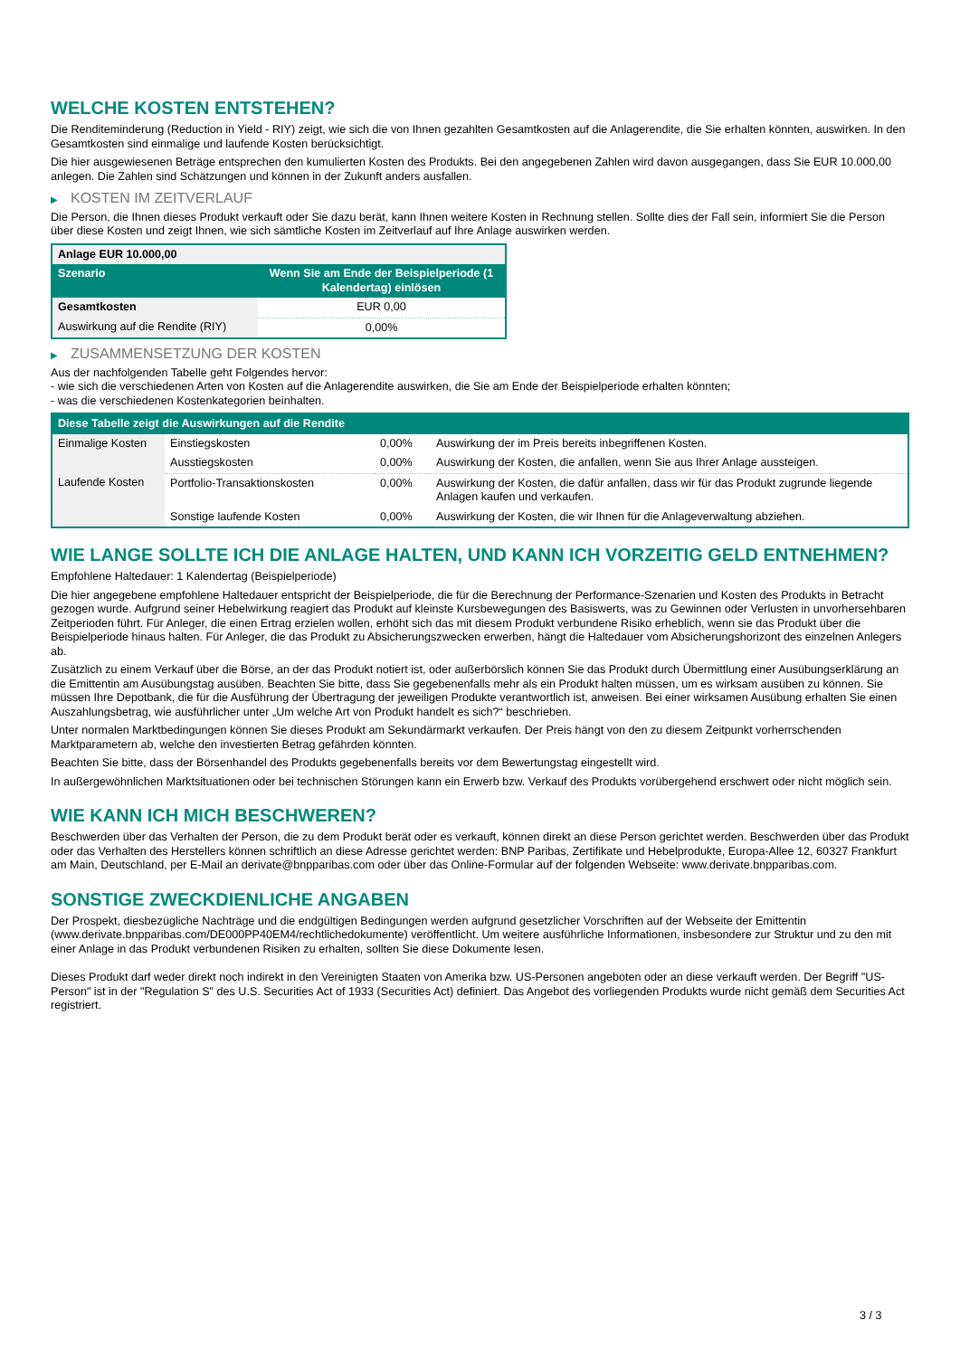WELCHE KOSTEN ENTSTEHEN?
Die Renditeminderung (Reduction in Yield - RIY) zeigt, wie sich die von Ihnen gezahlten Gesamtkosten auf die Anlagerendite, die Sie erhalten könnten, auswirken. In den Gesamtkosten sind einmalige und laufende Kosten berücksichtigt.
Die hier ausgewiesenen Beträge entsprechen den kumulierten Kosten des Produkts. Bei den angegebenen Zahlen wird davon ausgegangen, dass Sie EUR 10.000,00 anlegen. Die Zahlen sind Schätzungen und können in der Zukunft anders ausfallen.
▶ KOSTEN IM ZEITVERLAUF
Die Person, die Ihnen dieses Produkt verkauft oder Sie dazu berät, kann Ihnen weitere Kosten in Rechnung stellen. Sollte dies der Fall sein, informiert Sie die Person über diese Kosten und zeigt Ihnen, wie sich sämtliche Kosten im Zeitverlauf auf Ihre Anlage auswirken werden.
| Anlage EUR 10.000,00 | |
| --- | --- |
| Szenario | Wenn Sie am Ende der Beispielperiode (1 Kalendertag) einlösen |
| Gesamtkosten | EUR 0,00 |
| Auswirkung auf die Rendite (RIY) | 0,00% |
▶ ZUSAMMENSETZUNG DER KOSTEN
Aus der nachfolgenden Tabelle geht Folgendes hervor:
- wie sich die verschiedenen Arten von Kosten auf die Anlagerendite auswirken, die Sie am Ende der Beispielperiode erhalten könnten;
- was die verschiedenen Kostenkategorien beinhalten.
| Diese Tabelle zeigt die Auswirkungen auf die Rendite | | | |
| --- | --- | --- | --- |
| Einmalige Kosten | Einstiegskosten | 0,00% | Auswirkung der im Preis bereits inbegriffenen Kosten. |
| | Ausstiegskosten | 0,00% | Auswirkung der Kosten, die anfallen, wenn Sie aus Ihrer Anlage aussteigen. |
| Laufende Kosten | Portfolio-Transaktionskosten | 0,00% | Auswirkung der Kosten, die dafür anfallen, dass wir für das Produkt zugrunde liegende Anlagen kaufen und verkaufen. |
| | Sonstige laufende Kosten | 0,00% | Auswirkung der Kosten, die wir Ihnen für die Anlageverwaltung abziehen. |
WIE LANGE SOLLTE ICH DIE ANLAGE HALTEN, UND KANN ICH VORZEITIG GELD ENTNEHMEN?
Empfohlene Haltedauer: 1 Kalendertag (Beispielperiode)
Die hier angegebene empfohlene Haltedauer entspricht der Beispielperiode, die für die Berechnung der Performance-Szenarien und Kosten des Produkts in Betracht gezogen wurde. Aufgrund seiner Hebelwirkung reagiert das Produkt auf kleinste Kursbewegungen des Basiswerts, was zu Gewinnen oder Verlusten in unvorhersehbaren Zeitperioden führt. Für Anleger, die einen Ertrag erzielen wollen, erhöht sich das mit diesem Produkt verbundene Risiko erheblich, wenn sie das Produkt über die Beispielperiode hinaus halten. Für Anleger, die das Produkt zu Absicherungszwecken erwerben, hängt die Haltedauer vom Absicherungshorizont des einzelnen Anlegers ab.
Zusätzlich zu einem Verkauf über die Börse, an der das Produkt notiert ist, oder außerbörslich können Sie das Produkt durch Übermittlung einer Ausübungserklärung an die Emittentin am Ausübungstag ausüben. Beachten Sie bitte, dass Sie gegebenenfalls mehr als ein Produkt halten müssen, um es wirksam ausüben zu können. Sie müssen Ihre Depotbank, die für die Ausführung der Übertragung der jeweiligen Produkte verantwortlich ist, anweisen. Bei einer wirksamen Ausübung erhalten Sie einen Auszahlungsbetrag, wie ausführlicher unter „Um welche Art von Produkt handelt es sich?“ beschrieben.
Unter normalen Marktbedingungen können Sie dieses Produkt am Sekundärmarkt verkaufen. Der Preis hängt von den zu diesem Zeitpunkt vorherrschenden Marktparametern ab, welche den investierten Betrag gefährden könnten.
Beachten Sie bitte, dass der Börsenhandel des Produkts gegebenenfalls bereits vor dem Bewertungstag eingestellt wird.
In außergewöhnlichen Marktsituationen oder bei technischen Störungen kann ein Erwerb bzw. Verkauf des Produkts vorübergehend erschwert oder nicht möglich sein.
WIE KANN ICH MICH BESCHWEREN?
Beschwerden über das Verhalten der Person, die zu dem Produkt berät oder es verkauft, können direkt an diese Person gerichtet werden. Beschwerden über das Produkt oder das Verhalten des Herstellers können schriftlich an diese Adresse gerichtet werden: BNP Paribas, Zertifikate und Hebelprodukte, Europa-Allee 12, 60327 Frankfurt am Main, Deutschland, per E-Mail an derivate@bnpparibas.com oder über das Online-Formular auf der folgenden Webseite: www.derivate.bnpparibas.com.
SONSTIGE ZWECKDIENLICHE ANGABEN
Der Prospekt, diesbezügliche Nachträge und die endgültigen Bedingungen werden aufgrund gesetzlicher Vorschriften auf der Webseite der Emittentin (www.derivate.bnpparibas.com/DE000PP40EM4/rechtlichedokumente) veröffentlicht. Um weitere ausführliche Informationen, insbesondere zur Struktur und zu den mit einer Anlage in das Produkt verbundenen Risiken zu erhalten, sollten Sie diese Dokumente lesen.
Dieses Produkt darf weder direkt noch indirekt in den Vereinigten Staaten von Amerika bzw. US-Personen angeboten oder an diese verkauft werden. Der Begriff "US-Person" ist in der "Regulation S" des U.S. Securities Act of 1933 (Securities Act) definiert. Das Angebot des vorliegenden Produkts wurde nicht gemäß dem Securities Act registriert.
3 / 3